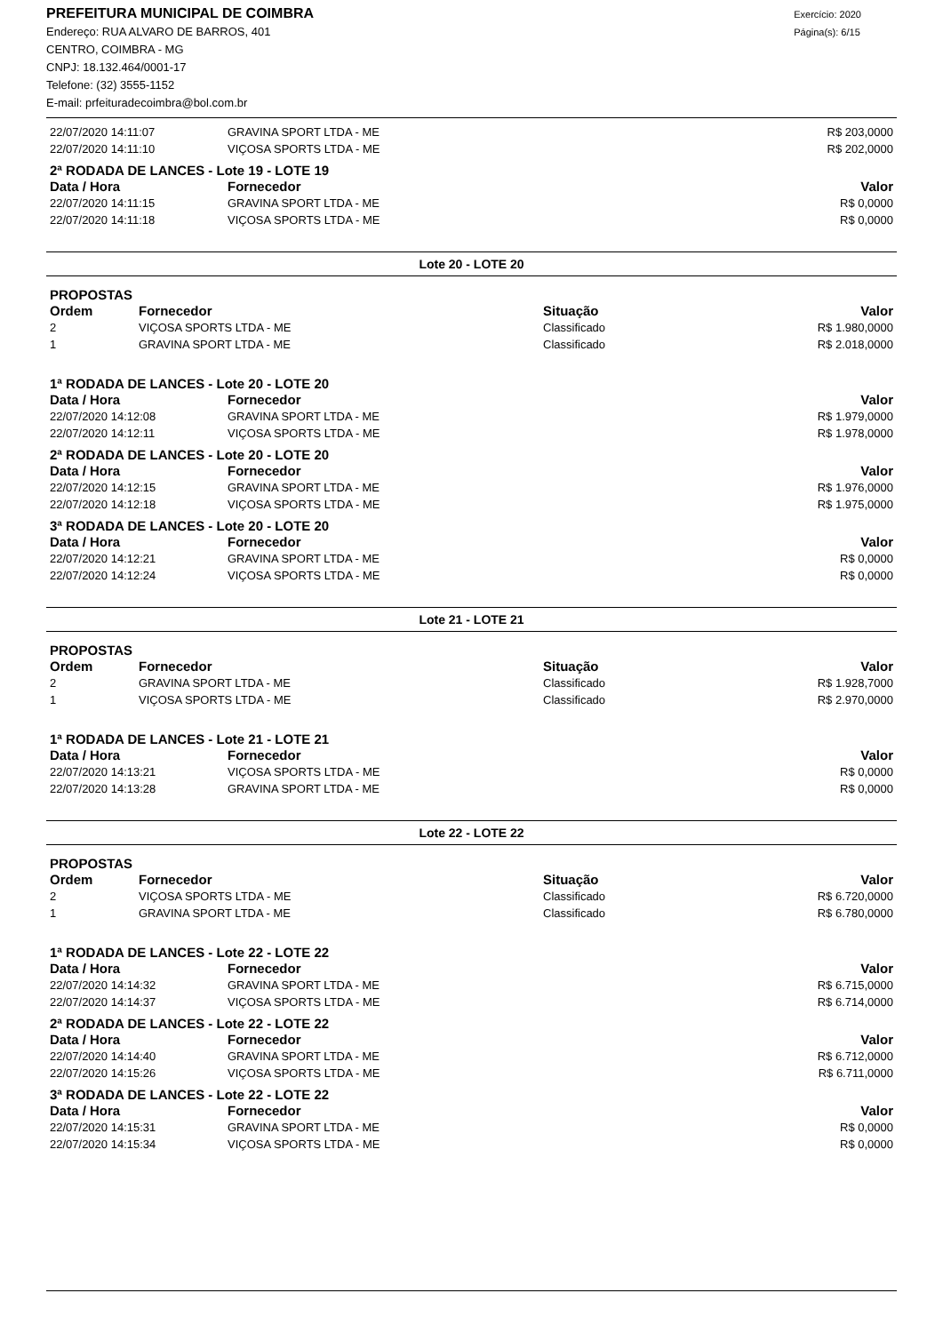PREFEITURA MUNICIPAL DE COIMBRA
Endereço: RUA ALVARO DE BARROS, 401
CENTRO, COIMBRA - MG
CNPJ: 18.132.464/0001-17
Telefone: (32) 3555-1152
E-mail: prfeituradecoimbra@bol.com.br
Exercício: 2020
Página(s): 6/15
| 22/07/2020 14:11:07 | GRAVINA SPORT LTDA - ME | R$ 203,0000 |
| 22/07/2020 14:11:10 | VIÇOSA SPORTS LTDA - ME | R$ 202,0000 |
2ª RODADA DE LANCES - Lote 19 - LOTE 19
| Data / Hora | Fornecedor | Valor |
| --- | --- | --- |
| 22/07/2020 14:11:15 | GRAVINA SPORT LTDA - ME | R$ 0,0000 |
| 22/07/2020 14:11:18 | VIÇOSA SPORTS LTDA - ME | R$ 0,0000 |
Lote 20 - LOTE 20
PROPOSTAS
| Ordem | Fornecedor | Situação | Valor |
| --- | --- | --- | --- |
| 2 | VIÇOSA SPORTS LTDA - ME | Classificado | R$ 1.980,0000 |
| 1 | GRAVINA SPORT LTDA - ME | Classificado | R$ 2.018,0000 |
1ª RODADA DE LANCES - Lote 20 - LOTE 20
| Data / Hora | Fornecedor | Valor |
| --- | --- | --- |
| 22/07/2020 14:12:08 | GRAVINA SPORT LTDA - ME | R$ 1.979,0000 |
| 22/07/2020 14:12:11 | VIÇOSA SPORTS LTDA - ME | R$ 1.978,0000 |
2ª RODADA DE LANCES - Lote 20 - LOTE 20
| Data / Hora | Fornecedor | Valor |
| --- | --- | --- |
| 22/07/2020 14:12:15 | GRAVINA SPORT LTDA - ME | R$ 1.976,0000 |
| 22/07/2020 14:12:18 | VIÇOSA SPORTS LTDA - ME | R$ 1.975,0000 |
3ª RODADA DE LANCES - Lote 20 - LOTE 20
| Data / Hora | Fornecedor | Valor |
| --- | --- | --- |
| 22/07/2020 14:12:21 | GRAVINA SPORT LTDA - ME | R$ 0,0000 |
| 22/07/2020 14:12:24 | VIÇOSA SPORTS LTDA - ME | R$ 0,0000 |
Lote 21 - LOTE 21
PROPOSTAS
| Ordem | Fornecedor | Situação | Valor |
| --- | --- | --- | --- |
| 2 | GRAVINA SPORT LTDA - ME | Classificado | R$ 1.928,7000 |
| 1 | VIÇOSA SPORTS LTDA - ME | Classificado | R$ 2.970,0000 |
1ª RODADA DE LANCES - Lote 21 - LOTE 21
| Data / Hora | Fornecedor | Valor |
| --- | --- | --- |
| 22/07/2020 14:13:21 | VIÇOSA SPORTS LTDA - ME | R$ 0,0000 |
| 22/07/2020 14:13:28 | GRAVINA SPORT LTDA - ME | R$ 0,0000 |
Lote 22 - LOTE 22
PROPOSTAS
| Ordem | Fornecedor | Situação | Valor |
| --- | --- | --- | --- |
| 2 | VIÇOSA SPORTS LTDA - ME | Classificado | R$ 6.720,0000 |
| 1 | GRAVINA SPORT LTDA - ME | Classificado | R$ 6.780,0000 |
1ª RODADA DE LANCES - Lote 22 - LOTE 22
| Data / Hora | Fornecedor | Valor |
| --- | --- | --- |
| 22/07/2020 14:14:32 | GRAVINA SPORT LTDA - ME | R$ 6.715,0000 |
| 22/07/2020 14:14:37 | VIÇOSA SPORTS LTDA - ME | R$ 6.714,0000 |
2ª RODADA DE LANCES - Lote 22 - LOTE 22
| Data / Hora | Fornecedor | Valor |
| --- | --- | --- |
| 22/07/2020 14:14:40 | GRAVINA SPORT LTDA - ME | R$ 6.712,0000 |
| 22/07/2020 14:15:26 | VIÇOSA SPORTS LTDA - ME | R$ 6.711,0000 |
3ª RODADA DE LANCES - Lote 22 - LOTE 22
| Data / Hora | Fornecedor | Valor |
| --- | --- | --- |
| 22/07/2020 14:15:31 | GRAVINA SPORT LTDA - ME | R$ 0,0000 |
| 22/07/2020 14:15:34 | VIÇOSA SPORTS LTDA - ME | R$ 0,0000 |